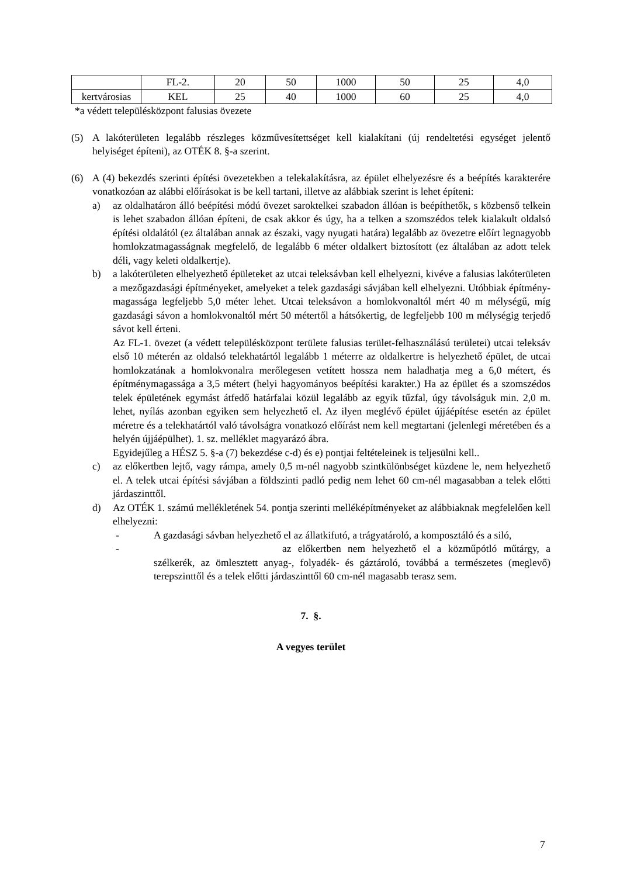| | FL-2. | 20 | 50 | 1000 | 50 | 25 | 4,0 |
| kertvárosias | KEL | 25 | 40 | 1000 | 60 | 25 | 4,0 |
*a védett településközpont falusias övezete
(5) A lakóterületen legalább részleges közművesítettséget kell kialakítani (új rendeltetési egységet jelentő helyiséget építeni), az OTÉK 8. §-a szerint.
(6) A (4) bekezdés szerinti építési övezetekben a telekalakításra, az épület elhelyezésre és a beépítés karakterére vonatkozóan az alábbi előírásokat is be kell tartani, illetve az alábbiak szerint is lehet építeni:
a) az oldalhatáron álló beépítési módú övezet saroktelkei szabadon állóan is beépíthetők, s közbenső telkein is lehet szabadon állóan építeni, de csak akkor és úgy, ha a telken a szomszédos telek kialakult oldalsó építési oldalától (ez általában annak az északi, vagy nyugati határa) legalább az övezetre előírt legnagyobb homlokzatmagasságnak megfelelő, de legalább 6 méter oldalkert biztosított (ez általában az adott telek déli, vagy keleti oldalkertje).
b) a lakóterületen elhelyezhető épületeket az utcai teleksávban kell elhelyezni, kivéve a falusias lakóterületen a mezőgazdasági építményeket, amelyeket a telek gazdasági sávjában kell elhelyezni. Utóbbiak építmény-magassága legfeljebb 5,0 méter lehet. Utcai teleksávon a homlokvonaltól mért 40 m mélységű, míg gazdasági sávon a homlokvonaltól mért 50 métertől a hátsókertig, de legfeljebb 100 m mélységig terjedő sávot kell érteni.
Az FL-1. övezet (a védett településközpont területe falusias terület-felhasználású területei) utcai teleksáv első 10 méterén az oldalsó telekhatártól legalább 1 méterre az oldalkertre is helyezhető épület, de utcai homlokzatának a homlokvonalra merőlegesen vetített hossza nem haladhatja meg a 6,0 métert, és építménymagassága a 3,5 métert (helyi hagyományos beépítési karakter.) Ha az épület és a szomszédos telek épületének egymást átfedő határfalai közül legalább az egyik tűzfal, úgy távolságuk min. 2,0 m. lehet, nyílás azonban egyiken sem helyezhető el. Az ilyen meglévő épület újjáépítése esetén az épület méretre és a telekhatártól való távolságra vonatkozó előírást nem kell megtartani (jelenlegi méretében és a helyén újjáépülhet). 1. sz. melléklet magyarázó ábra.
Egyidejűleg a HÉSZ 5. §-a (7) bekezdése c-d) és e) pontjai feltételeinek is teljesülni kell..
c) az előkertben lejtő, vagy rámpa, amely 0,5 m-nél nagyobb szintkülönbséget küzdene le, nem helyezhető el. A telek utcai építési sávjában a földszinti padló pedig nem lehet 60 cm-nél magasabban a telek előtti járdaszinttől.
d) Az OTÉK 1. számú mellékletének 54. pontja szerinti melléképítményeket az alábbiaknak megfelelően kell elhelyezni:
- A gazdasági sávban helyezhető el az állatkifutó, a trágyatároló, a komposztáló és a siló,
- az előkertben nem helyezhető el a közműpótló műtárgy, a szélkerék, az ömlesztett anyag-, folyadék- és gáztároló, továbbá a természetes (meglevő) terepszinttől és a telek előtti járdaszinttől 60 cm-nél magasabb terasz sem.
7. §.
A vegyes terület
7